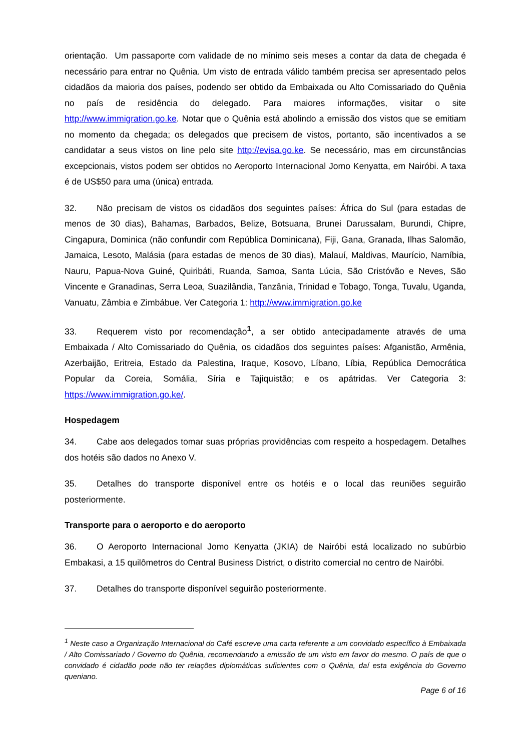orientação. Um passaporte com validade de no mínimo seis meses a contar da data de chegada é necessário para entrar no Quênia. Um visto de entrada válido também precisa ser apresentado pelos cidadãos da maioria dos países, podendo ser obtido da Embaixada ou Alto Comissariado do Quênia no país de residência do delegado. Para maiores informações, visitar o site http://www.immigration.go.ke. Notar que o Quênia está abolindo a emissão dos vistos que se emitiam no momento da chegada; os delegados que precisem de vistos, portanto, são incentivados a se candidatar a seus vistos on line pelo site http://evisa.go.ke. Se necessário, mas em circunstâncias excepcionais, vistos podem ser obtidos no Aeroporto Internacional Jomo Kenyatta, em Nairóbi. A taxa é de US$50 para uma (única) entrada.
32. Não precisam de vistos os cidadãos dos seguintes países: África do Sul (para estadas de menos de 30 dias), Bahamas, Barbados, Belize, Botsuana, Brunei Darussalam, Burundi, Chipre, Cingapura, Dominica (não confundir com República Dominicana), Fiji, Gana, Granada, Ilhas Salomão, Jamaica, Lesoto, Malásia (para estadas de menos de 30 dias), Malauí, Maldivas, Maurício, Namíbia, Nauru, Papua-Nova Guiné, Quiribáti, Ruanda, Samoa, Santa Lúcia, São Cristóvão e Neves, São Vincente e Granadinas, Serra Leoa, Suazilândia, Tanzânia, Trinidad e Tobago, Tonga, Tuvalu, Uganda, Vanuatu, Zâmbia e Zimbábue. Ver Categoria 1: http://www.immigration.go.ke
33. Requerem visto por recomendação<sup>1</sup>, a ser obtido antecipadamente através de uma Embaixada / Alto Comissariado do Quênia, os cidadãos dos seguintes países: Afganistão, Armênia, Azerbaijão, Eritreia, Estado da Palestina, Iraque, Kosovo, Líbano, Líbia, República Democrática Popular da Coreia, Somália, Síria e Tajiquistão; e os apátridas. Ver Categoria 3: https://www.immigration.go.ke/.
Hospedagem
34. Cabe aos delegados tomar suas próprias providências com respeito a hospedagem. Detalhes dos hotéis são dados no Anexo V.
35. Detalhes do transporte disponível entre os hotéis e o local das reuniões seguirão posteriormente.
Transporte para o aeroporto e do aeroporto
36. O Aeroporto Internacional Jomo Kenyatta (JKIA) de Nairóbi está localizado no subúrbio Embakasi, a 15 quilômetros do Central Business District, o distrito comercial no centro de Nairóbi.
37. Detalhes do transporte disponível seguirão posteriormente.
<sup>1</sup> Neste caso a Organização Internacional do Café escreve uma carta referente a um convidado específico à Embaixada / Alto Comissariado / Governo do Quênia, recomendando a emissão de um visto em favor do mesmo. O país de que o convidado é cidadão pode não ter relações diplomáticas suficientes com o Quênia, daí esta exigência do Governo queniano.
Page 6 of 16